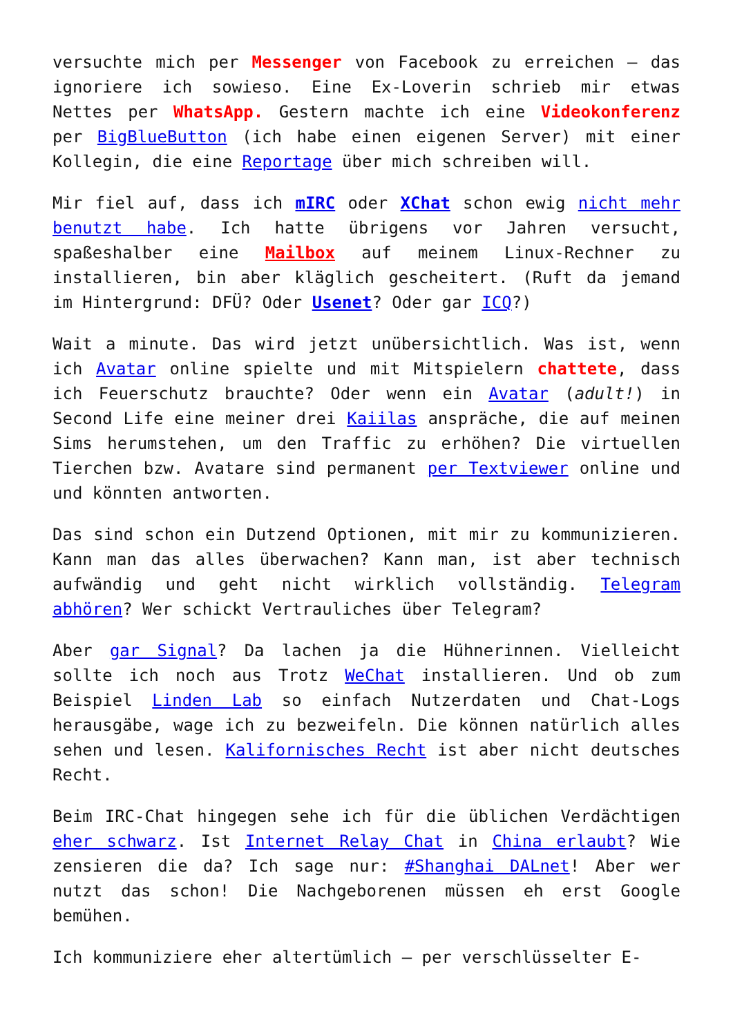versuchte mich per Messenger von Facebook zu erreichen – das ignoriere ich sowieso. Eine Ex-Loverin schrieb mir etwas Nettes per WhatsApp. Gestern machte ich eine Videokonferenz per BigBlueButton (ich habe einen eigenen Server) mit einer Kollegin, die eine Reportage über mich schreiben will.
Mir fiel auf, dass ich mIRC oder XChat schon ewig nicht mehr benutzt habe. Ich hatte übrigens vor Jahren versucht, spaßeshalber eine Mailbox auf meinem Linux-Rechner zu installieren, bin aber kläglich gescheitert. (Ruft da jemand im Hintergrund: DFÜ? Oder Usenet? Oder gar ICQ?)
Wait a minute. Das wird jetzt unübersichtlich. Was ist, wenn ich Avatar online spielte und mit Mitspielern chattete, dass ich Feuerschutz brauchte? Oder wenn ein Avatar (adult!) in Second Life eine meiner drei Kaiilas anspräche, die auf meinen Sims herumstehen, um den Traffic zu erhöhen? Die virtuellen Tierchen bzw. Avatare sind permanent per Textviewer online und und könnten antworten.
Das sind schon ein Dutzend Optionen, mit mir zu kommunizieren. Kann man das alles überwachen? Kann man, ist aber technisch aufwändig und geht nicht wirklich vollständig. Telegram abhören? Wer schickt Vertrauliches über Telegram?
Aber gar Signal? Da lachen ja die Hühnerinnen. Vielleicht sollte ich noch aus Trotz WeChat installieren. Und ob zum Beispiel Linden Lab so einfach Nutzerdaten und Chat-Logs herausgäbe, wage ich zu bezweifeln. Die können natürlich alles sehen und lesen. Kalifornisches Recht ist aber nicht deutsches Recht.
Beim IRC-Chat hingegen sehe ich für die üblichen Verdächtigen eher schwarz. Ist Internet Relay Chat in China erlaubt? Wie zensieren die da? Ich sage nur: #Shanghai DALnet! Aber wer nutzt das schon! Die Nachgeborenen müssen eh erst Google bemühen.
Ich kommuniziere eher altertümlich – per verschlüsselter E-